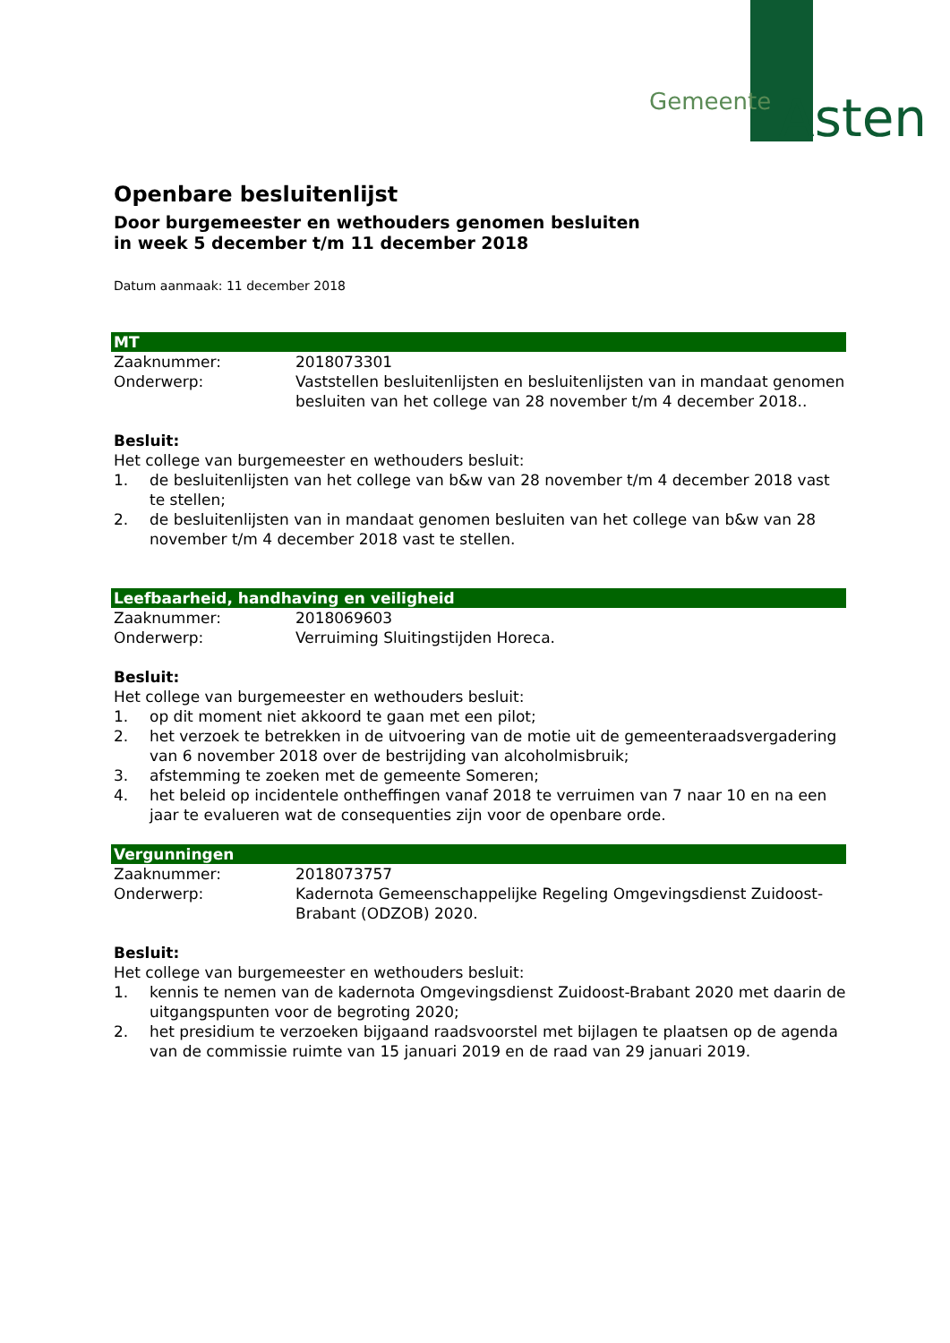Gemeente Asten
Openbare besluitenlijst
Door burgemeester en wethouders genomen besluiten
in week 5 december t/m 11 december 2018
Datum aanmaak: 11 december 2018
MT
Zaaknummer: 2018073301
Onderwerp: Vaststellen besluitenlijsten en besluitenlijsten van in mandaat genomen besluiten van het college van 28 november t/m 4 december 2018..
Besluit:
Het college van burgemeester en wethouders besluit:
1. de besluitenlijsten van het college van b&w van 28 november t/m 4 december 2018 vast te stellen;
2. de besluitenlijsten van in mandaat genomen besluiten van het college van b&w van 28 november t/m 4 december 2018 vast te stellen.
Leefbaarheid, handhaving en veiligheid
Zaaknummer: 2018069603
Onderwerp: Verruiming Sluitingstijden Horeca.
Besluit:
Het college van burgemeester en wethouders besluit:
1. op dit moment niet akkoord te gaan met een pilot;
2. het verzoek te betrekken in de uitvoering van de motie uit de gemeenteraadsvergadering van 6 november 2018 over de bestrijding van alcoholmisbruik;
3. afstemming te zoeken met de gemeente Someren;
4. het beleid op incidentele ontheffingen vanaf 2018 te verruimen van 7 naar 10 en na een jaar te evalueren wat de consequenties zijn voor de openbare orde.
Vergunningen
Zaaknummer: 2018073757
Onderwerp: Kadernota Gemeenschappelijke Regeling Omgevingsdienst Zuidoost-Brabant (ODZOB) 2020.
Besluit:
Het college van burgemeester en wethouders besluit:
1. kennis te nemen van de kadernota Omgevingsdienst Zuidoost-Brabant 2020 met daarin de uitgangspunten voor de begroting 2020;
2. het presidium te verzoeken bijgaand raadsvoorstel met bijlagen te plaatsen op de agenda van de commissie ruimte van 15 januari 2019 en de raad van 29 januari 2019.